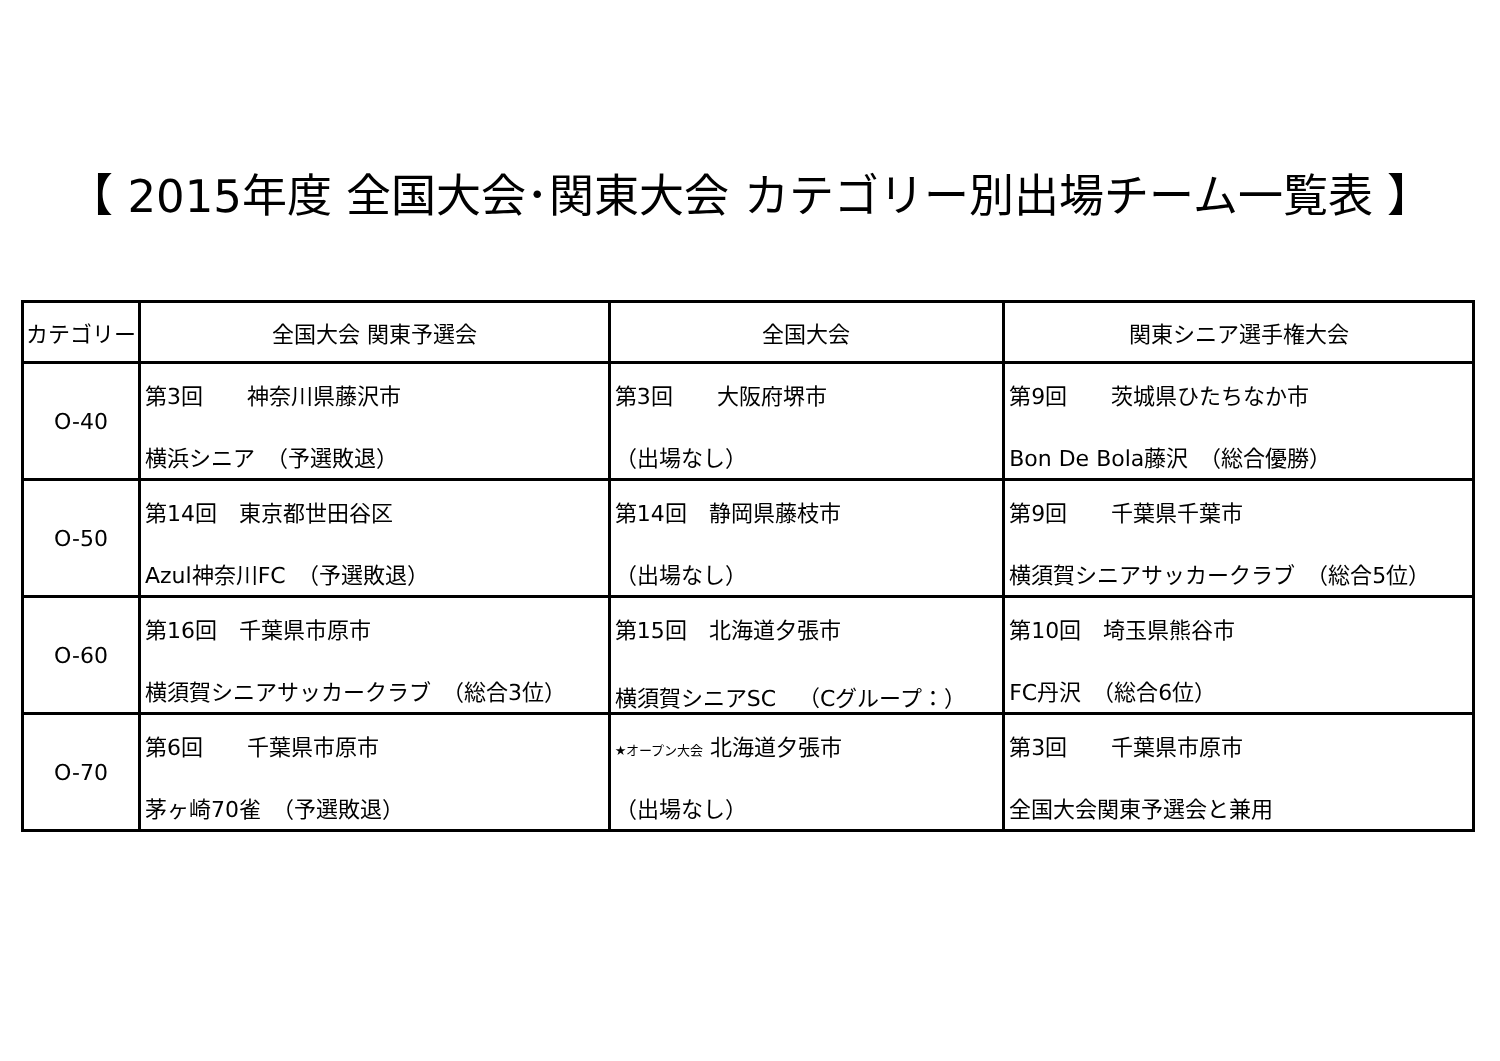【 2015年度 全国大会･関東大会 カテゴリー別出場チーム一覧表 】
| カテゴリー | 全国大会 関東予選会 | 全国大会 | 関東シニア選手権大会 |
| --- | --- | --- | --- |
| O-40 | 第3回 神奈川県藤沢市 横浜シニア （予選敗退） | 第3回 大阪府堺市 （出場なし） | 第9回 茨城県ひたちなか市 Bon De Bola藤沢 （総合優勝） |
| O-50 | 第14回 東京都世田谷区 Azul神奈川FC （予選敗退） | 第14回 静岡県藤枝市 （出場なし） | 第9回 千葉県千葉市 横須賀シニアサッカークラブ （総合5位） |
| O-60 | 第16回 千葉県市原市 横須賀シニアサッカークラブ （総合3位） | 第15回 北海道夕張市 横須賀シニアSC （Cグループ：） | 第10回 埼玉県熊谷市 FC丹沢 （総合6位） |
| O-70 | 第6回 千葉県市原市 茅ヶ崎70雀 （予選敗退） | ★オープン大会 北海道夕張市 （出場なし） | 第3回 千葉県市原市 全国大会関東予選会と兼用 |